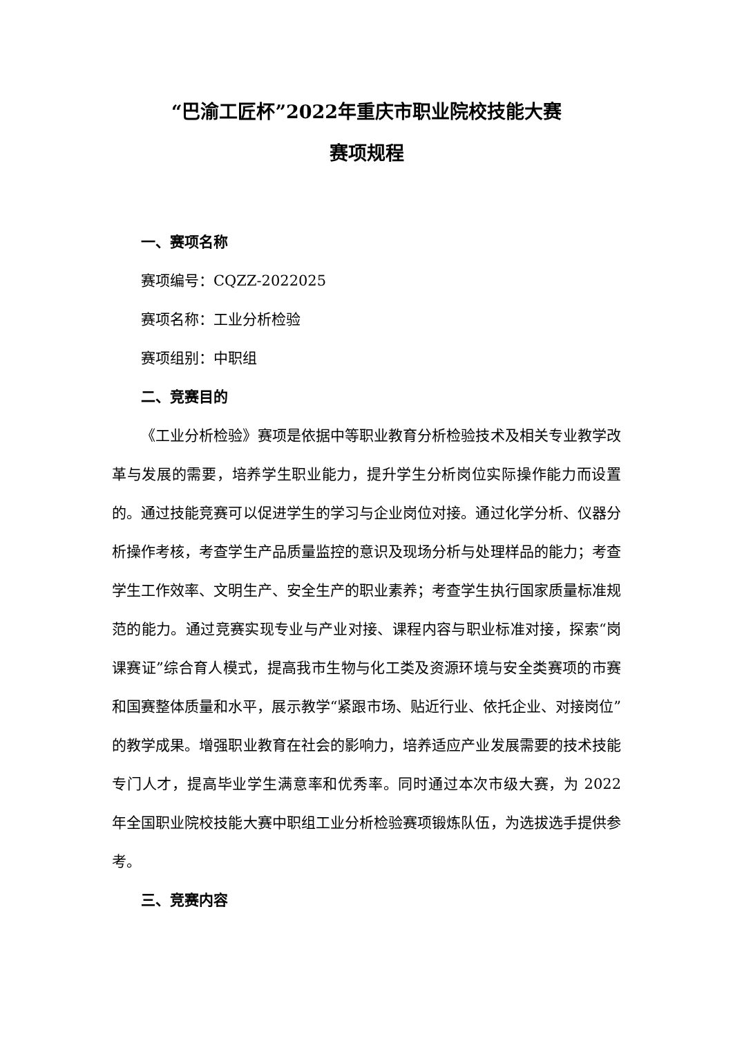“巴渝工匠杯”2022年重庆市职业院校技能大赛
赛项规程
一、赛项名称
赛项编号：CQZZ-2022025
赛项名称：工业分析检验
赛项组别：中职组
二、竞赛目的
《工业分析检验》赛项是依据中等职业教育分析检验技术及相关专业教学改革与发展的需要，培养学生职业能力，提升学生分析岗位实际操作能力而设置的。通过技能竞赛可以促进学生的学习与企业岗位对接。通过化学分析、仪器分析操作考核，考查学生产品质量监控的意识及现场分析与处理样品的能力；考查学生工作效率、文明生产、安全生产的职业素养；考查学生执行国家质量标准规范的能力。通过竞赛实现专业与产业对接、课程内容与职业标准对接，探索“岗课赛证”综合育人模式，提高我市生物与化工类及资源环境与安全类赛项的市赛和国赛整体质量和水平，展示教学“紧跟市场、贴近行业、依托企业、对接岗位”的教学成果。增强职业教育在社会的影响力，培养适应产业发展需要的技术技能专门人才，提高毕业学生满意率和优秀率。同时通过本次市级大赛，为 2022 年全国职业院校技能大赛中职组工业分析检验赛项锻炼队伍，为选拔选手提供参考。
三、竞赛内容